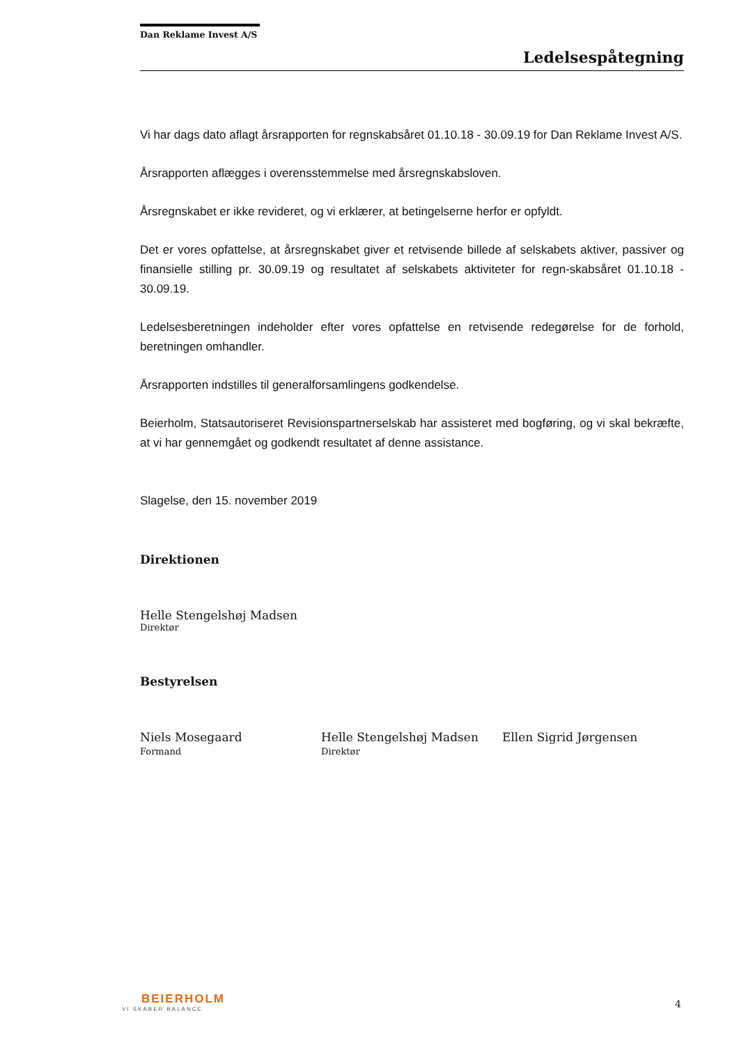Dan Reklame Invest A/S
Ledelsespåtegning
Vi har dags dato aflagt årsrapporten for regnskabsåret 01.10.18 - 30.09.19 for Dan Reklame Invest A/S.
Årsrapporten aflægges i overensstemmelse med årsregnskabsloven.
Årsregnskabet er ikke revideret, og vi erklærer, at betingelserne herfor er opfyldt.
Det er vores opfattelse, at årsregnskabet giver et retvisende billede af selskabets aktiver, passiver og finansielle stilling pr. 30.09.19 og resultatet af selskabets aktiviteter for regn-skabsåret 01.10.18 - 30.09.19.
Ledelsesberetningen indeholder efter vores opfattelse en retvisende redegørelse for de forhold, beretningen omhandler.
Årsrapporten indstilles til generalforsamlingens godkendelse.
Beierholm, Statsautoriseret Revisionspartnerselskab har assisteret med bogføring, og vi skal bekræfte, at vi har gennemgået og godkendt resultatet af denne assistance.
Slagelse, den 15. november 2019
Direktionen
Helle Stengelshøj Madsen
Direktør
Bestyrelsen
Niels Mosegaard
Formand
Helle Stengelshøj Madsen
Direktør
Ellen Sigrid Jørgensen
BEIERHOLM
VI SKABER BALANCE
4